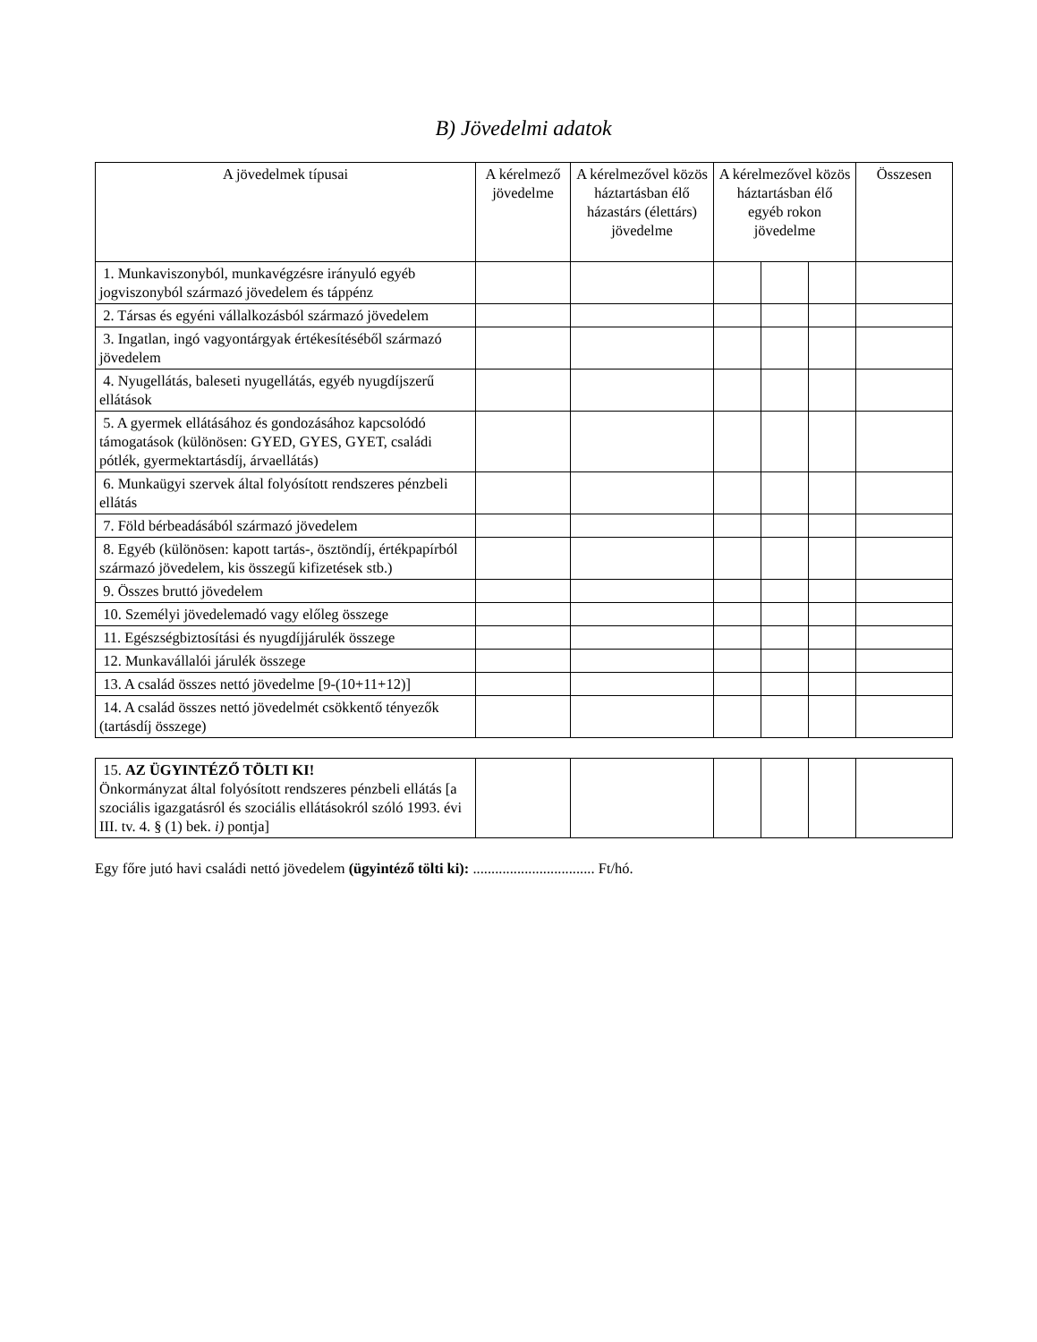B) Jövedelmi adatok
| A jövedelmek típusai | A kérelmező jövedelme | A kérelmezővel közös háztartásban élő házastárs (élettárs) jövedelme | A kérelmezővel közös háztartásban élő egyéb rokon jövedelme | | | Összesen |
| --- | --- | --- | --- | --- | --- | --- |
| 1. Munkaviszonyból, munkavégzésre irányuló egyéb jogviszonyból származó jövedelem és táppénz | | | | | | |
| 2. Társas és egyéni vállalkozásból származó jövedelem | | | | | | |
| 3. Ingatlan, ingó vagyontárgyak értékesítéséből származó jövedelem | | | | | | |
| 4. Nyugellátás, baleseti nyugellátás, egyéb nyugdíjszerű ellátások | | | | | | |
| 5. A gyermek ellátásához és gondozásához kapcsolódó támogatások (különösen: GYED, GYES, GYET, családi pótlék, gyermektartásdíj, árvaellátás) | | | | | | |
| 6. Munkaügyi szervek által folyósított rendszeres pénzbeli ellátás | | | | | | |
| 7. Föld bérbeadásából származó jövedelem | | | | | | |
| 8. Egyéb (különösen: kapott tartás-, ösztöndíj, értékpapírból származó jövedelem, kis összegű kifizetések stb.) | | | | | | |
| 9. Összes bruttó jövedelem | | | | | | |
| 10. Személyi jövedelemadó vagy előleg összege | | | | | | |
| 11. Egészségbiztosítási és nyugdíjjárulék összege | | | | | | |
| 12. Munkavállalói járulék összege | | | | | | |
| 13. A család összes nettó jövedelme [9-(10+11+12)] | | | | | | |
| 14. A család összes nettó jövedelmét csökkentő tényezők (tartásdíj összege) | | | | | | |
| 15. AZ ÜGYINTÉZŐ TÖLTI KI! Önkormányzat által folyósított rendszeres pénzbeli ellátás [a szociális igazgatásról és szociális ellátásokról szóló 1993. évi III. tv. 4. § (1) bek. i) pontja] | | | | | | |
Egy főre jutó havi családi nettó jövedelem (ügyintéző tölti ki): ................................. Ft/hó.